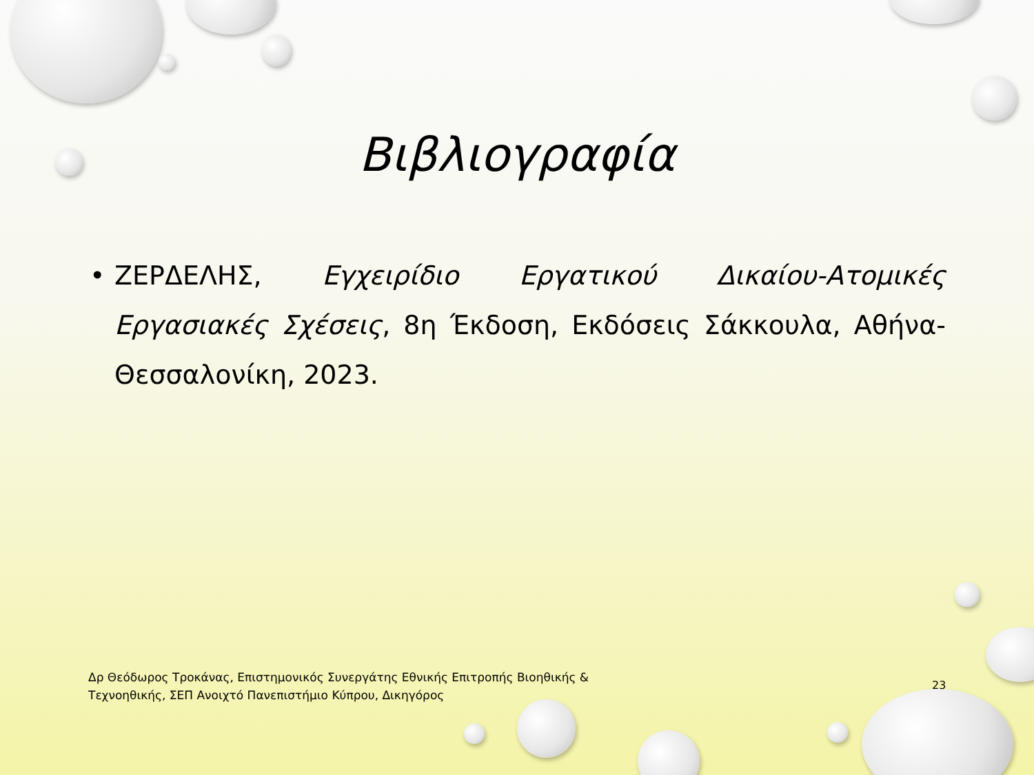Βιβλιογραφία
• ΖΕΡΔΕΛΗΣ, Εγχειρίδιο Εργατικού Δικαίου-Ατομικές Εργασιακές Σχέσεις, 8η Έκδοση, Εκδόσεις Σάκκουλα, Αθήνα-Θεσσαλονίκη, 2023.
Δρ Θεόδωρος Τροκάνας, Επιστημονικός Συνεργάτης Εθνικής Επιτροπής Βιοηθικής & Τεχνοηθικής, ΣΕΠ Ανοιχτό Πανεπιστήμιο Κύπρου, Δικηγόρος
23